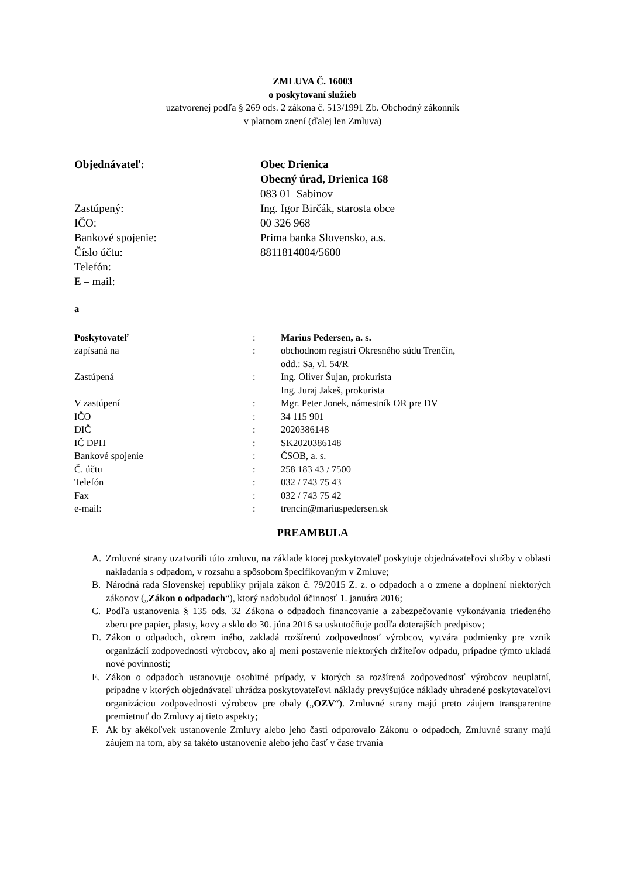ZMLUVA Č. 16003
o poskytovaní služieb
uzatvorenej podľa § 269 ods. 2 zákona č. 513/1991 Zb. Obchodný zákonník
v platnom znení (ďalej len Zmluva)
| Objednávateľ: | Obec Drienica |
| | Obecný úrad, Drienica 168 |
| | 083 01 Sabinov |
| Zastúpený: | Ing. Igor Birčák, starosta obce |
| IČO: | 00 326 968 |
| Bankové spojenie: | Prima banka Slovensko, a.s. |
| Číslo účtu: | 8811814004/5600 |
| Telefón: | |
| E – mail: | |
a
| Poskytovateľ | : | Marius Pedersen, a. s. |
| zapísaná na | : | obchodnom registri Okresného súdu Trenčín, odd.: Sa, vl. 54/R |
| Zastúpená | : | Ing. Oliver Šujan, prokurista Ing. Juraj Jakeš, prokurista |
| V zastúpení | : | Mgr. Peter Jonek, námestník OR pre DV |
| IČO | : | 34 115 901 |
| DIČ | : | 2020386148 |
| IČ DPH | : | SK2020386148 |
| Bankové spojenie | : | ČSOB, a. s. |
| Č. účtu | : | 258 183 43 / 7500 |
| Telefón | : | 032 / 743 75 43 |
| Fax | : | 032 / 743 75 42 |
| e-mail: | : | trencin@mariuspedersen.sk |
PREAMBULA
A. Zmluvné strany uzatvorili túto zmluvu, na základe ktorej poskytovateľ poskytuje objednávateľovi služby v oblasti nakladania s odpadom, v rozsahu a spôsobom špecifikovaným v Zmluve;
B. Národná rada Slovenskej republiky prijala zákon č. 79/2015 Z. z. o odpadoch a o zmene a doplnení niektorých zákonov („Zákon o odpadoch“), ktorý nadobudol účinnosť 1. januára 2016;
C. Podľa ustanovenia § 135 ods. 32 Zákona o odpadoch financovanie a zabezpečovanie vykonávania triedeného zberu pre papier, plasty, kovy a sklo do 30. júna 2016 sa uskutočňuje podľa doterajších predpisov;
D. Zákon o odpadoch, okrem iného, zakladá rozšírenú zodpovednosť výrobcov, vytvára podmienky pre vznik organizácií zodpovednosti výrobcov, ako aj mení postavenie niektorých držiteľov odpadu, prípadne týmto ukladá nové povinnosti;
E. Zákon o odpadoch ustanovuje osobitné prípady, v ktorých sa rozšírená zodpovednosť výrobcov neuplatní, prípadne v ktorých objednávateľ uhrádza poskytovateľovi náklady prevyšujúce náklady uhradené poskytovateľovi organizáciou zodpovednosti výrobcov pre obaly („OZV“). Zmluvné strany majú preto záujem transparentne premietnuť do Zmluvy aj tieto aspekty;
F. Ak by akékoľvek ustanovenie Zmluvy alebo jeho časti odporovalo Zákonu o odpadoch, Zmluvné strany majú záujem na tom, aby sa takéto ustanovenie alebo jeho časť v čase trvania